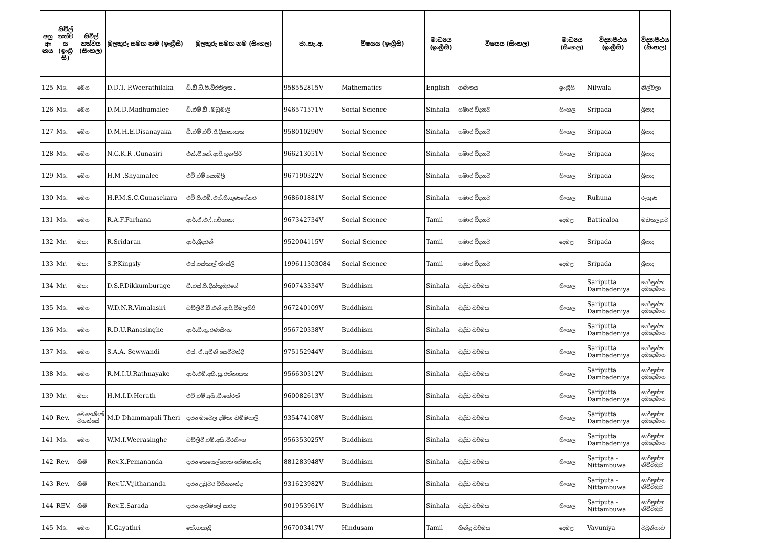| අනු අං කය | සිවිල් තත්ව ය (ඉංග්‍රී සි) | සිවිල් තත්වය (සිංහල) | මුලකුරු සමඟ නම (ඉංග්‍රීසි) | මුලකුරු සමඟ නම (සිංහල) | ජා.හැ.අ. | විෂයය (ඉංග්‍රීසි) | මාධ්‍යය (ඉංග්‍රීසි) | විෂයය (සිංහල) | මාධ්‍යය (සිංහල) | විද්‍යාපීඨය (ඉංග්‍රීසි) | විද්‍යාපීඨය (සිංහල) |
| --- | --- | --- | --- | --- | --- | --- | --- | --- | --- | --- | --- |
| 125 | Ms. | මෙය | D.D.T. P.Weerathilaka | ඩී.ඩී.ටී.පී.වීරතිලක . | 958552815V | Mathematics | English | ගණිතය | ඉංග්‍රීසි | Nilwala | නිල්වලා |
| 126 | Ms. | මෙය | D.M.D.Madhumalee | ඩී.එම්.ඩී .මධුමාලි | 946571571V | Social Science | Sinhala | සමාජ විද්‍යාව | සිංහල | Sripada | ශ්‍රීපාද |
| 127 | Ms. | මෙය | D.M.H.E.Disanayaka | ඩී.එම්.එච්.ඊ.දිසානායක | 958010290V | Social Science | Sinhala | සමාජ විද්‍යාව | සිංහල | Sripada | ශ්‍රීපාද |
| 128 | Ms. | මෙය | N.G.K.R .Gunasiri | එන්.ජී.කේ.ආර්.ගුනසිරි | 966213051V | Social Science | Sinhala | සමාජ විද්‍යාව | සිංහල | Sripada | ශ්‍රීපාද |
| 129 | Ms. | මෙය | H.M .Shyamalee | එච්.එම්.ශ්‍යාමලී | 967190322V | Social Science | Sinhala | සමාජ විද්‍යාව | සිංහල | Sripada | ශ්‍රීපාද |
| 130 | Ms. | මෙය | H.P.M.S.C.Gunasekara | එච්.පී.එම්.එස්.සී.ගුණසේකර | 968601881V | Social Science | Sinhala | සමාජ විද්‍යාව | සිංහල | Ruhuna | රුහුණ |
| 131 | Ms. | මෙය | R.A.F.Farhana | ආර්.ඒ.එෆ්.ෆර්හානා | 967342734V | Social Science | Tamil | සමාජ විද්‍යාව | දෙමළ | Batticaloa | මඩකලපුව |
| 132 | Mr. | මයා | R.Sridaran | ආර්.ශ්‍රීදරන් | 952004115V | Social Science | Tamil | සමාජ විද්‍යාව | දෙමළ | Sripada | ශ්‍රීපාද |
| 133 | Mr. | මයා | S.P.Kingsly | එස්.පස්කාල් කිංස්ලි | 199611303084 | Social Science | Tamil | සමාජ විද්‍යාව | දෙමළ | Sripada | ශ්‍රීපාද |
| 134 | Mr. | මයා | D.S.P.Dikkumburage | ඩී.එස්.පී.දික්කුඹුරගේ | 960743334V | Buddhism | Sinhala | බුද්ධ ධර්මය | සිංහල | Sariputta Dambadeniya | සාරිපුත්ත දඹදෙණිය |
| 135 | Ms. | මෙය | W.D.N.R.Vimalasiri | ඩබ්ලිව්.ඩී.එන්.ආර්.විමලසිරි | 967240109V | Buddhism | Sinhala | බුද්ධ ධර්මය | සිංහල | Sariputta Dambadeniya | සාරිපුත්ත දඹදෙණිය |
| 136 | Ms. | මෙය | R.D.U.Ranasinghe | ආර්.ඩී.යූ.රණසිංහ | 956720338V | Buddhism | Sinhala | බුද්ධ ධර්මය | සිංහල | Sariputta Dambadeniya | සාරිපුත්ත දඹදෙණිය |
| 137 | Ms. | මෙය | S.A.A. Sewwandi | එස්. ඒ.අචිනි සෙව්වන්දි | 975152944V | Buddhism | Sinhala | බුද්ධ ධර්මය | සිංහල | Sariputta Dambadeniya | සාරිපුත්ත දඹදෙණිය |
| 138 | Ms. | මෙය | R.M.I.U.Rathnayake | ආර්.එම්.අයි.යූ.රත්නායක | 956630312V | Buddhism | Sinhala | බුද්ධ ධර්මය | සිංහල | Sariputta Dambadeniya | සාරිපුත්ත දඹදෙණිය |
| 139 | Mr. | මයා | H.M.I.D.Herath | එච්.එම්.අයි.ඩී.හේරත් | 960082613V | Buddhism | Sinhala | බුද්ධ ධර්මය | සිංහල | Sariputta Dambadeniya | සාරිපුත්ත දඹදෙණිය |
| 140 | Rev. | මෙහෙණින් වහන්සේ | M.D Dhammapali Theri | පූජ්‍ය මාවෙල දමිතා ධම්මපාලි | 935474108V | Buddhism | Sinhala | බුද්ධ ධර්මය | සිංහල | Sariputta Dambadeniya | සාරිපුත්ත දඹදෙණිය |
| 141 | Ms. | මෙය | W.M.I.Weerasinghe | ඩබ්ලිව්.එම්.අයි.වීරසිංහ | 956353025V | Buddhism | Sinhala | බුද්ධ ධර්මය | සිංහල | Sariputta Dambadeniya | සාරිපුත්ත දඹදෙණිය |
| 142 | Rev. | හිමි | Rev.K.Pemananda | පූජ්‍ය කෙසෙල්පොත පේමානන්ද | 881283948V | Buddhism | Sinhala | බුද්ධ ධර්මය | සිංහල | Sariputa - Nittambuwa | සාරිපුත්ත - නිට්ටඹුව |
| 143 | Rev. | හිමි | Rev.U.Vijithananda | පූජ්‍ය උඩුවර විජිතනන්ද | 931623982V | Buddhism | Sinhala | බුද්ධ ධර්මය | සිංහල | Sariputa - Nittambuwa | සාරිපුත්ත - නිට්ටඹුව |
| 144 | REV. | හිමි | Rev.E.Sarada | පූජ්‍ය ඇතිමලේ සාරද | 901953961V | Buddhism | Sinhala | බුද්ධ ධර්මය | සිංහල | Sariputa - Nittambuwa | සාරිපුත්ත - නිට්ටඹුව |
| 145 | Ms. | මෙය | K.Gayathri | කේ.ගයාත්‍රි | 967003417V | Hindusam | Tamil | හින්දු ධර්මය | දෙමළ | Vavuniya | වවුනියාව |